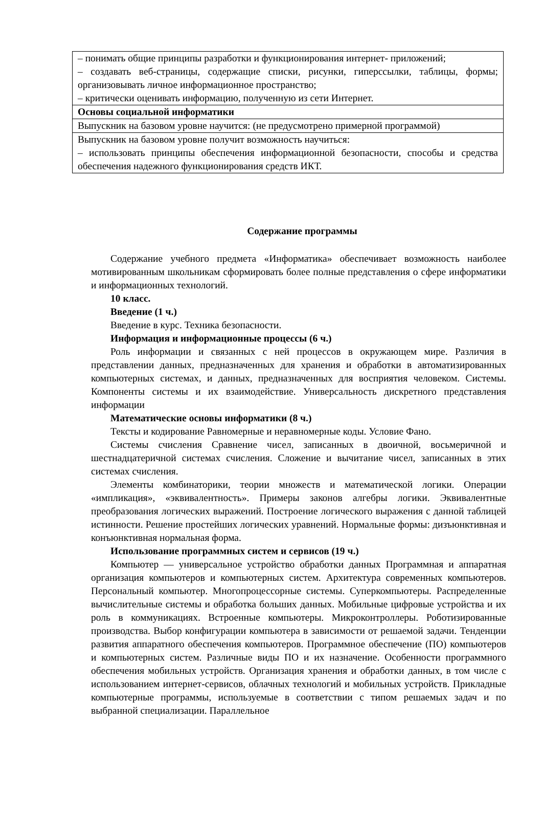| – понимать общие принципы разработки и функционирования интернет- приложений; – создавать веб-страницы, содержащие списки, рисунки, гиперссылки, таблицы, формы; организовывать личное информационное пространство; – критически оценивать информацию, полученную из сети Интернет. |
| Основы социальной информатики |
| Выпускник на базовом уровне научится: (не предусмотрено примерной программой) |
| Выпускник на базовом уровне получит возможность научиться: – использовать принципы обеспечения информационной безопасности, способы и средства обеспечения надежного функционирования средств ИКТ. |
Содержание программы
Содержание учебного предмета «Информатика» обеспечивает возможность наиболее мотивированным школьникам сформировать более полные представления о сфере информатики и информационных технологий.
10 класс.
Введение (1 ч.)
Введение в курс. Техника безопасности.
Информация и информационные процессы (6 ч.)
Роль информации и связанных с ней процессов в окружающем мире. Различия в представлении данных, предназначенных для хранения и обработки в автоматизированных компьютерных системах, и данных, предназначенных для восприятия человеком. Системы. Компоненты системы и их взаимодействие. Универсальность дискретного представления информации
Математические основы информатики (8 ч.)
Тексты и кодирование Равномерные и неравномерные коды. Условие Фано.
Системы счисления Сравнение чисел, записанных в двоичной, восьмеричной и шестнадцатеричной системах счисления. Сложение и вычитание чисел, записанных в этих системах счисления.
Элементы комбинаторики, теории множеств и математической логики. Операции «импликация», «эквивалентность». Примеры законов алгебры логики. Эквивалентные преобразования логических выражений. Построение логического выражения с данной таблицей истинности. Решение простейших логических уравнений. Нормальные формы: дизъюнктивная и конъюнктивная нормальная форма.
Использование программных систем и сервисов (19 ч.)
Компьютер — универсальное устройство обработки данных Программная и аппаратная организация компьютеров и компьютерных систем. Архитектура современных компьютеров. Персональный компьютер. Многопроцессорные системы. Суперкомпьютеры. Распределенные вычислительные системы и обработка больших данных. Мобильные цифровые устройства и их роль в коммуникациях. Встроенные компьютеры. Микроконтроллеры. Роботизированные производства. Выбор конфигурации компьютера в зависимости от решаемой задачи. Тенденции развития аппаратного обеспечения компьютеров. Программное обеспечение (ПО) компьютеров и компьютерных систем. Различные виды ПО и их назначение. Особенности программного обеспечения мобильных устройств. Организация хранения и обработки данных, в том числе с использованием интернет-сервисов, облачных технологий и мобильных устройств. Прикладные компьютерные программы, используемые в соответствии с типом решаемых задач и по выбранной специализации. Параллельное